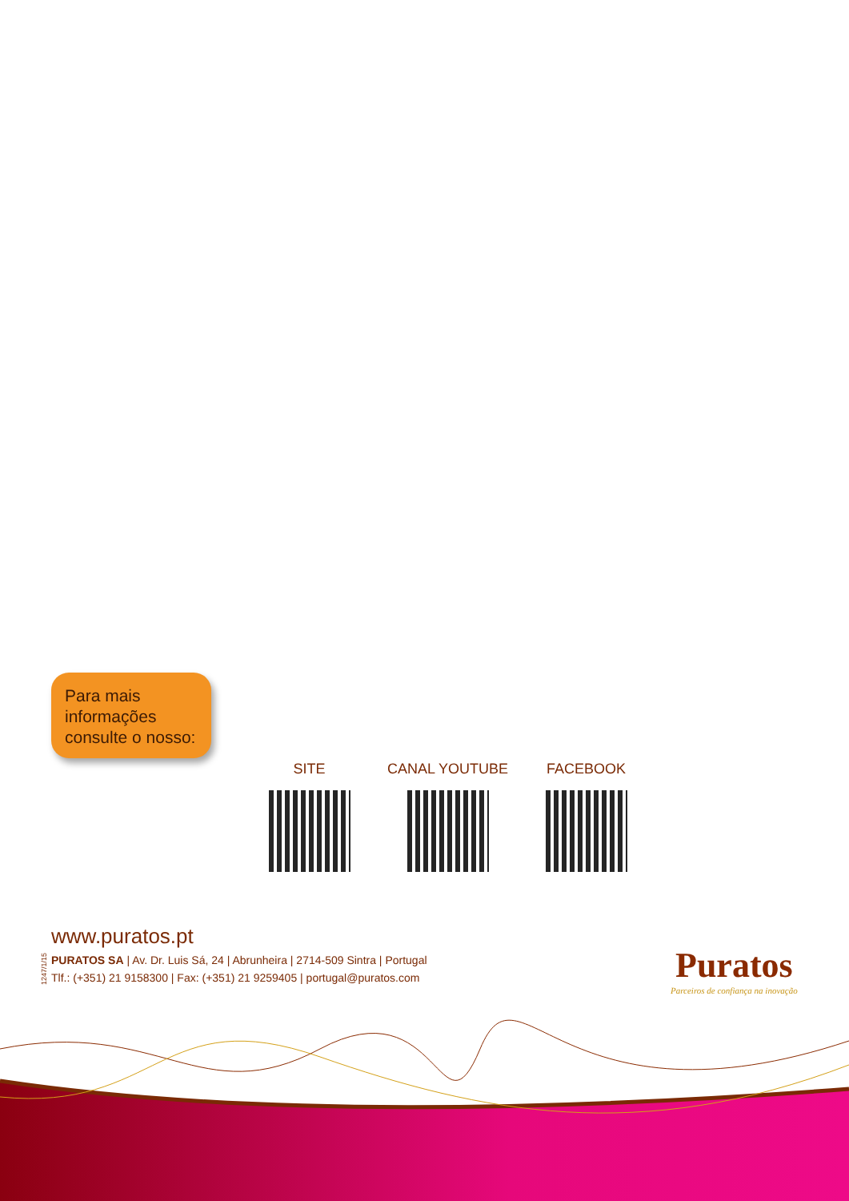Para mais
informações
consulte o nosso:
SITE CANAL YOUTUBE FACEBOOK
1247/1/15
www.puratos.pt
PURATOS SA | Av. Dr. Luis Sá, 24 | Abrunheira | 2714-509 Sintra | Portugal
Tlf.: (+351) 21 9158300 | Fax: (+351) 21 9259405 | portugal@puratos.com
Puratos
Parceiros de confiança na inovação